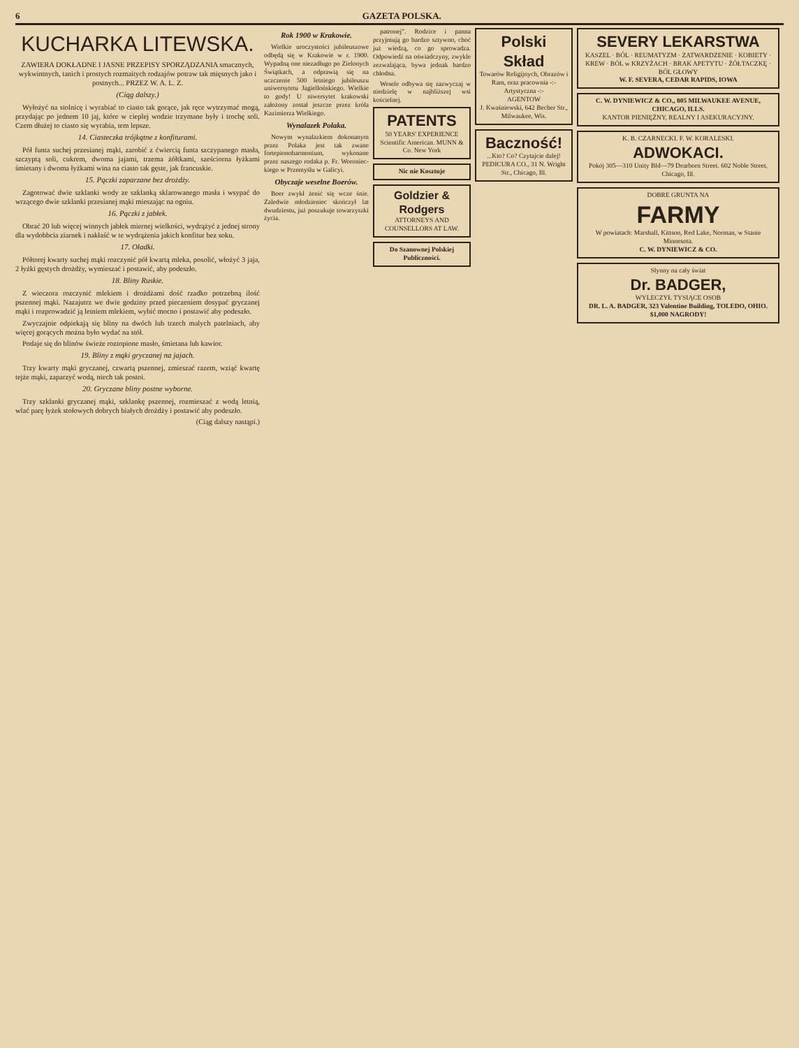6 GAZETA POLSKA.
KUCHARKA LITEWSKA.
ZAWIERA DOKŁADNE I JASNE PRZEPISY SPORZĄDZANIA smacznych, wykwintnych, tanich i prostych rozmaitych rodzajów potraw tak mięsnych jako i postnych... PRZEZ W. A. L. Z.
(Ciąg dalszy.)
Wyłożyć na stolnicę i wyrabiać to ciasto tak gorące, jak ręce wytrzymać mogą, przydając po jednem 10 jaj, które w cieplej wodzie trzymane były i trochę soli. Czem dłużej to ciasto się wyrabia, tem lepsze.
14. Ciasteczka trójkątne z konfiturami.
Pół funta suchej przesianej mąki, zarobić z ćwiercią funta szczypanego masła, szczyptą soli, cukrem, dwoma jajami, trzema żółtkami, sześciorna łyżkami śmietany i dwoma łyżkami wina na ciasto tak gęste, jak francuskie.
15. Pączki zaparzane bez drożdży.
Zagotować dwie szklanki wody ze szklanką sklarowanego masła i wsypać do wrzącego dwie szklanki przesianej mąki mieszając na ogniu.
16. Pączki z jabłek.
Obrać 20 lub więcej winnych jabłek miernej wielkości, wydrążyć z jednej strony dla wydobbcia ziarnek i nakłaść w te wydrążenia jakich konfitur bez soku.
17. Oładki.
Półtorej kwarty suchej mąki rozczynić pół kwartą mleka, posolić, włożyć 3 jaja, 2 łyżki gęstych drożdży, wymieszać i postawić, aby podeszło.
18. Bliny Ruskie.
Z wieczora rozczynić mlekiem i drożdżami dość rzadko potrzebną ilość pszennej mąki. Nazajutrz we dwie godziny przed pieczeniem dosypać gryczanej mąki i rozprowadzić ją letniem mlekiem, wybić mocno i postawić aby podeszło.
Zwyczajnie odpiekają się bliny na dwóch lub trzech malych patelniach, aby więcej gorących można było wydać na stół.
Podaje się do blinów świeże roztopione masło, śmietana lub kawior.
19. Bliny z mąki gryczanej na jajach.
Trzy kwarty mąki gryczanej, czwartą pszennej, zmieszać razem, wziąć kwartę tejże mąki, zaparzyć wodą, niech tak postoi.
20. Gryczane bliny postne wyborne.
Trzy szklanki gryczanej mąki, szklankę pszennej, rozmieszać z wodą letnią, wlać parę łyżek stołowych dobrych białych drożdży i postawić aby podeszło.
(Ciąg dalszy nastąpi.)
Rok 1900 w Krakowie.
Wielkie uroczystości jubileuszowe odbędą się w Krakowie w r. 1900. Wypadną one niezadługo po Zielonych Świątkach, a odprawią się na uczczenie 500 letniego jubileuszu uniwersytetu Jagiellońskiego. Wielkie to gody! U niwersytet krakowski założony został jeszcze przez króla Kazimierza Wielkiego.
Wynalazek Polaka.
Nowym wynalazkiem dokonanym przez Polaka jest tak zwane fortepionoharmonium, wykonane przez naszego rodaka p. Fr. Woroniec­kiego w Przemyślu w Galicyi.
Obyczaje weselne Boerów.
Boer zwykł żenić się wcze śnie. Zaledwie młodzieniec skończył lat dwudziestu, już poszukuje towarzyszki życia.
patronej". Rodzice i panna przyjmują go bardzo sztywno, choć już wiedzą, co go sprowadza. Odpowiedź na oświadczyny, zwykle zezwalająca, bywa jednak bardzo chłodna.
Wesele odbywa się zazwyczaj w niedzielę w najbliższej wsi kościelnej.
PATENTS
50 YEARS' EXPERIENCE
Scientific American. MUNN & Co. New York
Nic nie Kosztuje
Goldzier & Rodgers
ATTORNEYS AND COUNSELLORS AT LAW.
Do Szanownej Polskiej Publiczności.
Polski Skład
Towarów Religijnych, Obrazów i Ram, oraz pracownia -:- Artystyczna -:-
AGENTOW
J. Kwaśniewski, 642 Becher Str., Milwaukee, Wis.
Baczność!
...Kto? Co? Czytajcie dalej!
PEDICURA CO., 31 N. Wright Str., Chicago, Ill.
SEVERY LEKARSTWA
KASZEL · BÓL · REUMATYZM · ZATWARDZENIE · KOBIETY · KREW · BÓL w KRZYŻACH · BRAK APETYTU · ŻÓŁTACZKĘ · BÓL GŁOWY
W. F. SEVERA, CEDAR RAPIDS, IOWA
C. W. DYNIEWICZ & CO., 805 MILWAUKEE AVENUE, CHICAGO, ILLS.
KANTOR PIENIĘŻNY, REALNY I ASEKURACYJNY.
K. B. CZARNECKI. F. W. KORALESKI.
ADWOKACI.
Pokój 305—310 Unity Bld—79 Dearborn Street. 602 Noble Street, Chicago, Ill.
DOBRE GRUNTA NA
FARMY
W powiatach: Marshall, Kittson, Red Lake, Norman, w Stanie Minnesota.
C. W. DYNIEWICZ & CO.
Słynny na cały świat
Dr. BADGER,
WYLECZYŁ TYSIĄCE OSOB
DR. L. A. BADGER, 323 Valentine Building, TOLEDO, OHIO.
$1,000 NAGRODY!